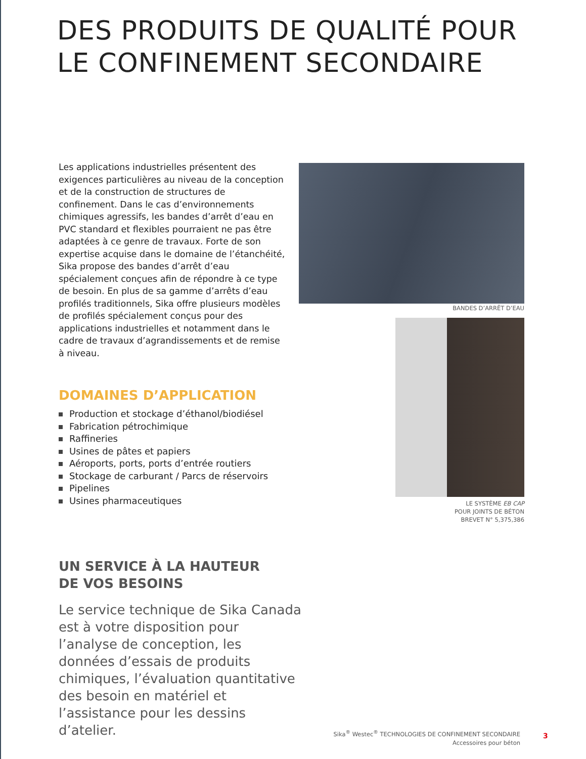DES PRODUITS DE QUALITÉ POUR
LE CONFINEMENT SECONDAIRE
Les applications industrielles présentent des exigences particulières au niveau de la conception et de la construction de structures de confinement. Dans le cas d’environnements chimiques agressifs, les bandes d’arrêt d’eau en PVC standard et flexibles pourraient ne pas être adaptées à ce genre de travaux. Forte de son expertise acquise dans le domaine de l’étanchéité, Sika propose des bandes d’arrêt d’eau spécialement conçues afin de répondre à ce type de besoin. En plus de sa gamme d’arrêts d’eau profilés traditionnels, Sika offre plusieurs modèles de profilés spécialement conçus pour des applications industrielles et notamment dans le cadre de travaux d’agrandissements et de remise à niveau.
DOMAINES D’APPLICATION
Production et stockage d’éthanol/biodiésel
Fabrication pétrochimique
Raffineries
Usines de pâtes et papiers
Aéroports, ports, ports d’entrée routiers
Stockage de carburant / Parcs de réservoirs
Pipelines
Usines pharmaceutiques
UN SERVICE À LA HAUTEUR
DE VOS BESOINS
Le service technique de Sika Canada est à votre disposition pour l’analyse de conception, les données d’essais de produits chimiques, l’évaluation quantitative des besoin en matériel et l’assistance pour les dessins d’atelier.
BANDES D’ARRÊT D’EAU
LE SYSTÈME EB CAP
POUR JOINTS DE BÉTON
BREVET N° 5,375,386
Sika<sup>®</sup> Westec<sup>®</sup> TECHNOLOGIES DE CONFINEMENT SECONDAIRE
Accessoires pour béton
3